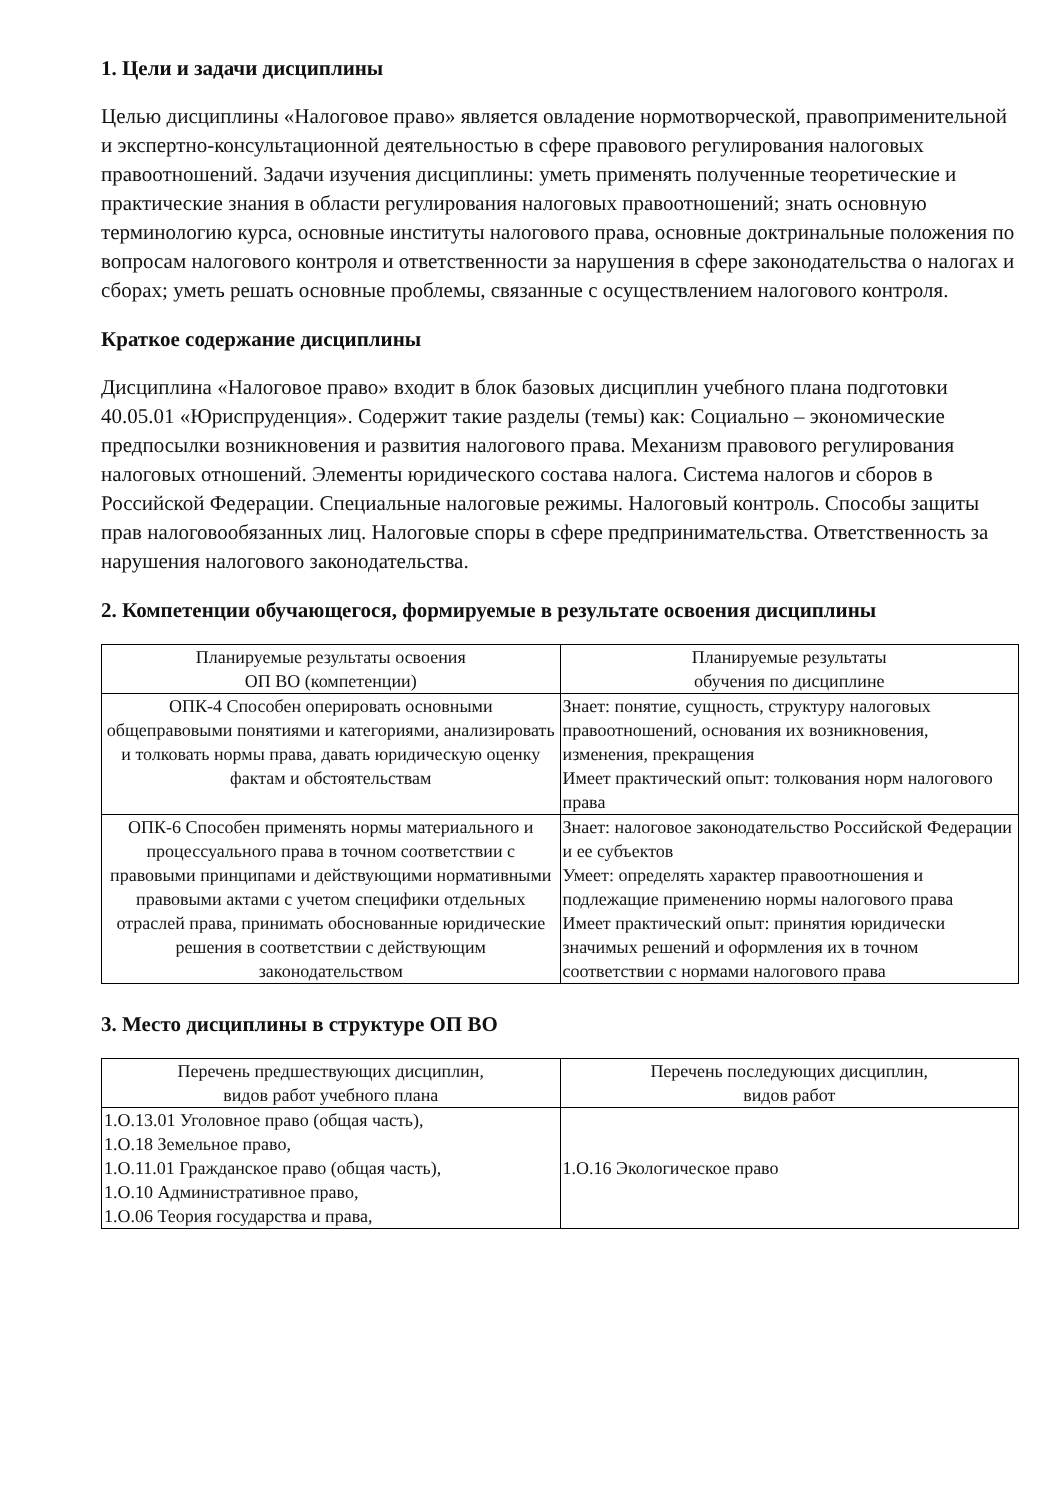1. Цели и задачи дисциплины
Целью дисциплины «Налоговое право» является овладение нормотворческой, правоприменительной и экспертно-консультационной деятельностью в сфере правового регулирования налоговых правоотношений. Задачи изучения дисциплины: уметь применять полученные теоретические и практические знания в области регулирования налоговых правоотношений; знать основную терминологию курса, основные институты налогового права, основные доктринальные положения по вопросам налогового контроля и ответственности за нарушения в сфере законодательства о налогах и сборах; уметь решать основные проблемы, связанные с осуществлением налогового контроля.
Краткое содержание дисциплины
Дисциплина «Налоговое право» входит в блок базовых дисциплин учебного плана подготовки 40.05.01 «Юриспруденция». Содержит такие разделы (темы) как: Социально – экономические предпосылки возникновения и развития налогового права. Механизм правового регулирования налоговых отношений. Элементы юридического состава налога. Система налогов и сборов в Российской Федерации. Специальные налоговые режимы. Налоговый контроль. Способы защиты прав налоговообязанных лиц. Налоговые споры в сфере предпринимательства. Ответственность за нарушения налогового законодательства.
2. Компетенции обучающегося, формируемые в результате освоения дисциплины
| Планируемые результаты освоения ОП ВО (компетенции) | Планируемые результаты обучения по дисциплине |
| --- | --- |
| ОПК-4 Способен оперировать основными общеправовыми понятиями и категориями, анализировать и толковать нормы права, давать юридическую оценку фактам и обстоятельствам | Знает: понятие, сущность, структуру налоговых правоотношений, основания их возникновения, изменения, прекращения Имеет практический опыт: толкования норм налогового права |
| ОПК-6 Способен применять нормы материального и процессуального права в точном соответствии с правовыми принципами и действующими нормативными правовыми актами с учетом специфики отдельных отраслей права, принимать обоснованные юридические решения в соответствии с действующим законодательством | Знает: налоговое законодательство Российской Федерации и ее субъектов Умеет: определять характер правоотношения и подлежащие применению нормы налогового права Имеет практический опыт: принятия юридически значимых решений и оформления их в точном соответствии с нормами налогового права |
3. Место дисциплины в структуре ОП ВО
| Перечень предшествующих дисциплин, видов работ учебного плана | Перечень последующих дисциплин, видов работ |
| --- | --- |
| 1.О.13.01 Уголовное право (общая часть), 1.О.18 Земельное право, 1.О.11.01 Гражданское право (общая часть), 1.О.10 Административное право, 1.О.06 Теория государства и права, | 1.О.16 Экологическое право |